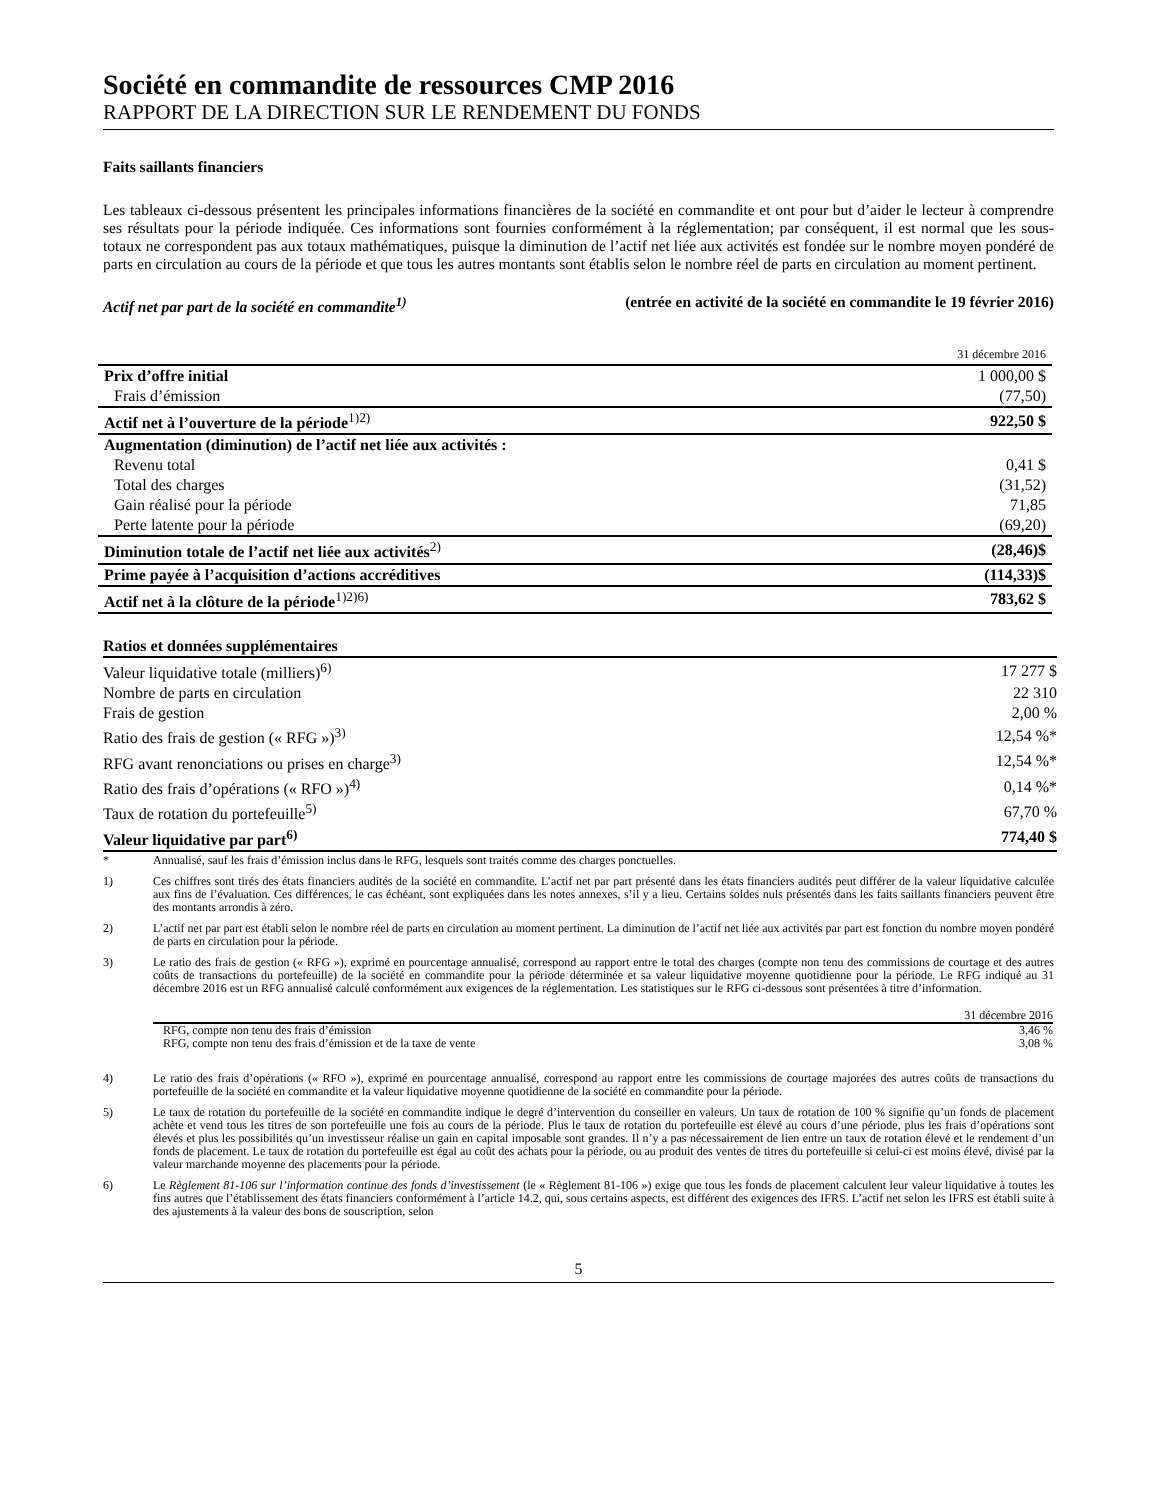Société en commandite de ressources CMP 2016
RAPPORT DE LA DIRECTION SUR LE RENDEMENT DU FONDS
Faits saillants financiers
Les tableaux ci-dessous présentent les principales informations financières de la société en commandite et ont pour but d’aider le lecteur à comprendre ses résultats pour la période indiquée. Ces informations sont fournies conformément à la réglementation; par conséquent, il est normal que les sous-totaux ne correspondent pas aux totaux mathématiques, puisque la diminution de l’actif net liée aux activités est fondée sur le nombre moyen pondéré de parts en circulation au cours de la période et que tous les autres montants sont établis selon le nombre réel de parts en circulation au moment pertinent.
Actif net par part de la société en commandite<sup>1)</sup> (entrée en activité de la société en commandite le 19 février 2016)
| | 31 décembre 2016 |
| Prix d’offre initial | 1 000,00 $ |
| Frais d’émission | (77,50) |
| Actif net à l’ouverture de la période<sup>1)2)</sup> | 922,50 $ |
| Augmentation (diminution) de l’actif net liée aux activités : | |
| Revenu total | 0,41 $ |
| Total des charges | (31,52) |
| Gain réalisé pour la période | 71,85 |
| Perte latente pour la période | (69,20) |
| Diminution totale de l’actif net liée aux activités<sup>2)</sup> | (28,46)$ |
| Prime payée à l’acquisition d’actions accréditives | (114,33)$ |
| Actif net à la clôture de la période<sup>1)2)6)</sup> | 783,62 $ |
| Ratios et données supplémentaires | |
| Valeur liquidative totale (milliers)<sup>6)</sup> | 17 277 $ |
| Nombre de parts en circulation | 22 310 |
| Frais de gestion | 2,00 % |
| Ratio des frais de gestion (« RFG »)<sup>3)</sup> | 12,54 %* |
| RFG avant renonciations ou prises en charge<sup>3)</sup> | 12,54 %* |
| Ratio des frais d’opérations (« RFO »)<sup>4)</sup> | 0,14 %* |
| Taux de rotation du portefeuille<sup>5)</sup> | 67,70 % |
| Valeur liquidative par part<sup>6)</sup> | 774,40 $ |
* Annualisé, sauf les frais d’émission inclus dans le RFG, lesquels sont traités comme des charges ponctuelles.
1) Ces chiffres sont tirés des états financiers audités de la société en commandite. L’actif net par part présenté dans les états financiers audités peut différer de la valeur liquidative calculée aux fins de l’évaluation. Ces différences, le cas échéant, sont expliquées dans les notes annexes, s’il y a lieu. Certains soldes nuls présentés dans les faits saillants financiers peuvent être des montants arrondis à zéro.
2) L’actif net par part est établi selon le nombre réel de parts en circulation au moment pertinent. La diminution de l’actif net liée aux activités par part est fonction du nombre moyen pondéré de parts en circulation pour la période.
3) Le ratio des frais de gestion (« RFG »), exprimé en pourcentage annualisé, correspond au rapport entre le total des charges (compte non tenu des commissions de courtage et des autres coûts de transactions du portefeuille) de la société en commandite pour la période déterminée et sa valeur liquidative moyenne quotidienne pour la période. Le RFG indiqué au 31 décembre 2016 est un RFG annualisé calculé conformément aux exigences de la réglementation. Les statistiques sur le RFG ci-dessous sont présentées à titre d’information.
| | 31 décembre 2016 |
| RFG, compte non tenu des frais d’émission | 3,46 % |
| RFG, compte non tenu des frais d’émission et de la taxe de vente | 3,08 % |
4) Le ratio des frais d’opérations (« RFO »), exprimé en pourcentage annualisé, correspond au rapport entre les commissions de courtage majorées des autres coûts de transactions du portefeuille de la société en commandite et la valeur liquidative moyenne quotidienne de la société en commandite pour la période.
5) Le taux de rotation du portefeuille de la société en commandite indique le degré d’intervention du conseiller en valeurs. Un taux de rotation de 100 % signifie qu’un fonds de placement achète et vend tous les titres de son portefeuille une fois au cours de la période. Plus le taux de rotation du portefeuille est élevé au cours d’une période, plus les frais d’opérations sont élevés et plus les possibilités qu’un investisseur réalise un gain en capital imposable sont grandes. Il n’y a pas nécessairement de lien entre un taux de rotation élevé et le rendement d’un fonds de placement. Le taux de rotation du portefeuille est égal au coût des achats pour la période, ou au produit des ventes de titres du portefeuille si celui-ci est moins élevé, divisé par la valeur marchande moyenne des placements pour la période.
6) Le Règlement 81-106 sur l’information continue des fonds d’investissement (le « Règlement 81-106 ») exige que tous les fonds de placement calculent leur valeur liquidative à toutes les fins autres que l’établissement des états financiers conformément à l’article 14.2, qui, sous certains aspects, est différent des exigences des IFRS. L’actif net selon les IFRS est établi suite à des ajustements à la valeur des bons de souscription, selon
5